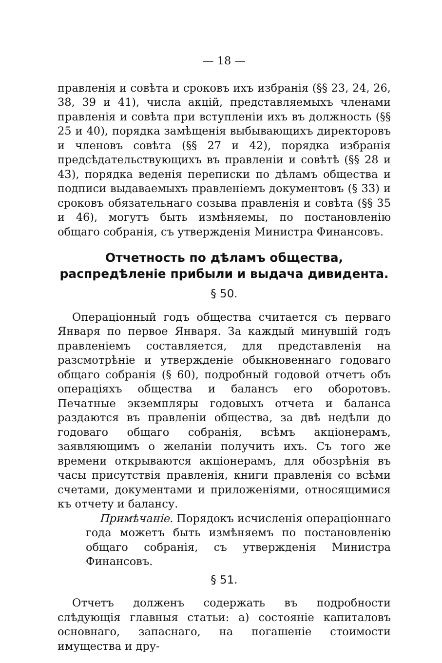— 18 —
правленія и совѣта и сроковъ ихъ избранія (§§ 23, 24, 26, 38, 39 и 41), числа акцій, представляемыхъ членами правленія и совѣта при вступленіи ихъ въ должность (§§ 25 и 40), порядка замѣщенія выбывающихъ директоровъ и членовъ совѣта (§§ 27 и 42), порядка избранія предсѣдательствующихъ въ правленіи и совѣтѣ (§§ 28 и 43), порядка веденія переписки по дѣламъ общества и подписи выдаваемыхъ правленіемъ документовъ (§ 33) и сроковъ обязательнаго созыва правленія и совѣта (§§ 35 и 46), могутъ быть измѣняемы, по постановленію общаго собранія, съ утвержденія Министра Финансовъ.
Отчетность по дѣламъ общества, распредѣленіе прибыли и выдача дивидента.
§ 50.
Операціонный годъ общества считается съ перваго Января по первое Января. За каждый минувшій годъ правленіемъ составляется, для представленія на разсмотрѣніе и утвержденіе обыкновеннаго годоваго общаго собранія (§ 60), подробный годовой отчетъ объ операціяхъ общества и балансъ его оборотовъ. Печатные экземпляры годовыхъ отчета и баланса раздаются въ правленіи общества, за двѣ недѣли до годоваго общаго собранія, всѣмъ акціонерамъ, заявляющимъ о желаніи получить ихъ. Съ того же времени открываются акціонерамъ, для обозрѣнія въ часы присутствія правленія, книги правленія со всѣми счетами, документами и приложеніями, относящимися къ отчету и балансу.
Примѣчаніе. Порядокъ исчисленія операціоннаго года можетъ быть измѣняемъ по постановленію общаго собранія, съ утвержденія Министра Финансовъ.
§ 51.
Отчетъ долженъ содержать въ подробности слѣдующія главныя статьи: а) состояніе капиталовъ основнаго, запаснаго, на погашеніе стоимости имущества и дру-